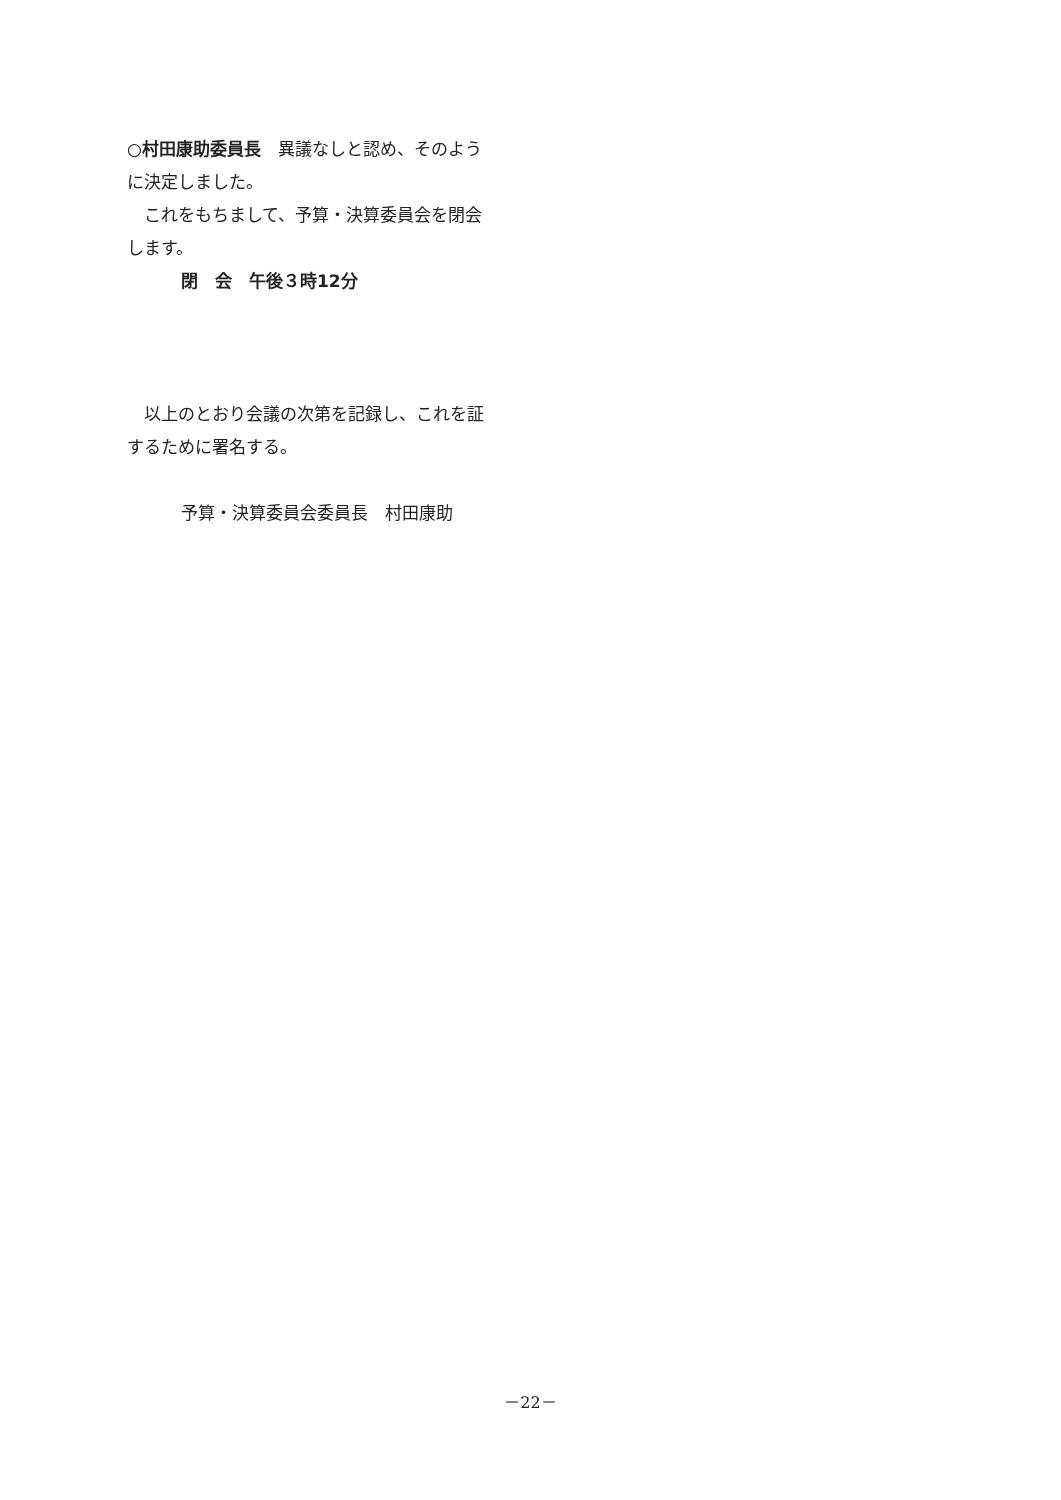○村田康助委員長　異議なしと認め、そのように決定しました。
　これをもちまして、予算・決算委員会を閉会します。
閉　会　午後３時12分
　以上のとおり会議の次第を記録し、これを証するために署名する。
予算・決算委員会委員長　村田康助
－22－